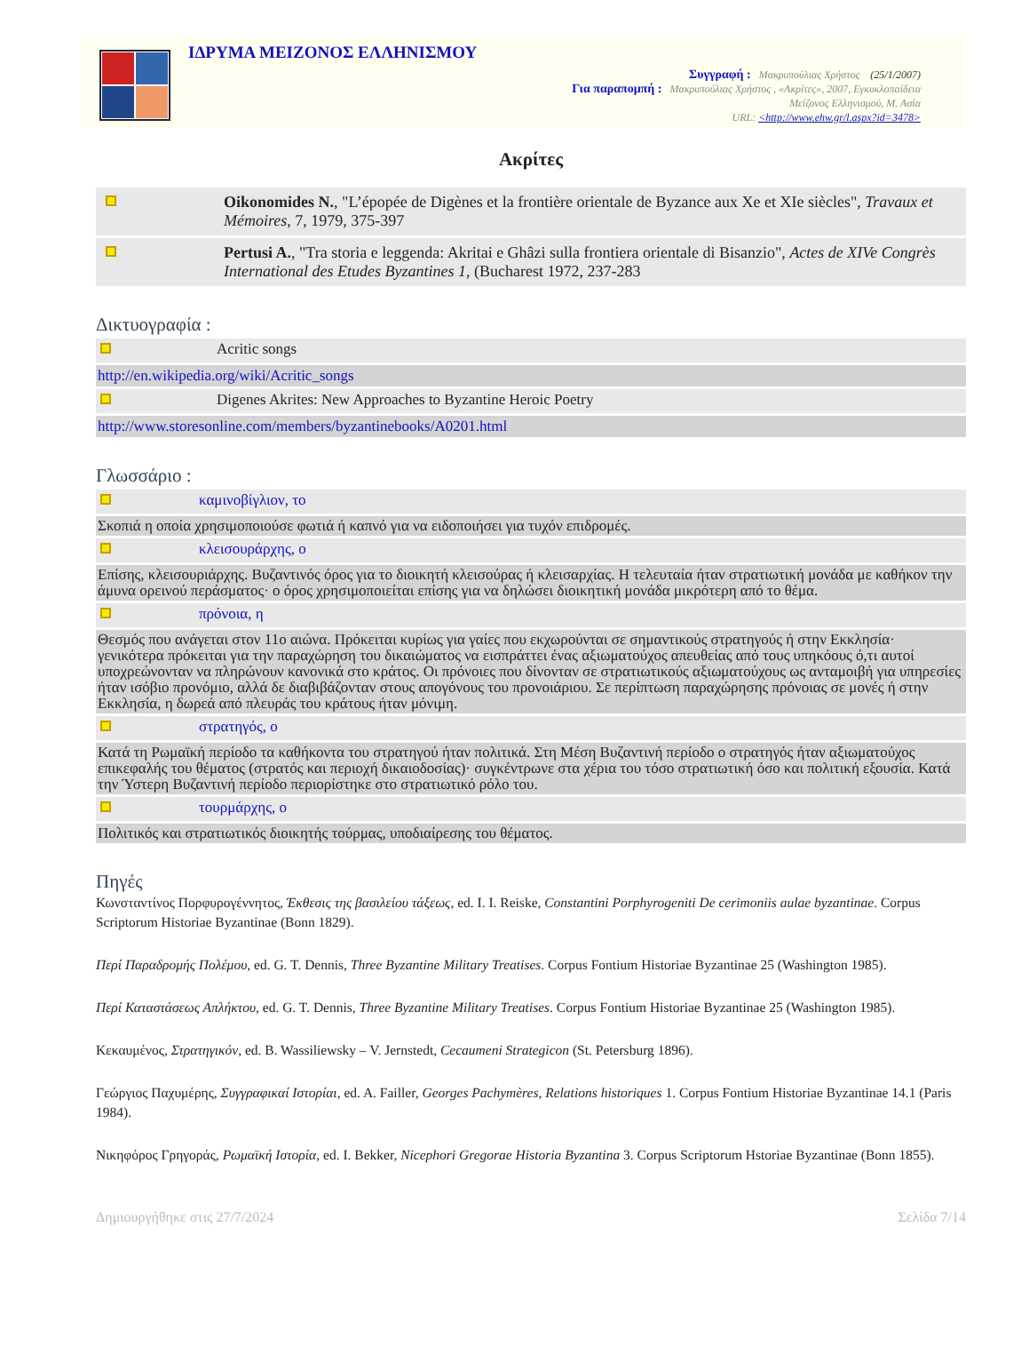ΙΔΡΥΜΑ ΜΕΙΖΟΝΟΣ ΕΛΛΗΝΙΣΜΟΥ
Συγγραφή : Μακρυπούλιας Χρήστος (25/1/2007)
Για παραπομπή : Μακρυπούλιας Χρήστος , «Ακρίτες», 2007, Εγκυκλοπαίδεια
Μείζονος Ελληνισμού, Μ. Ασία
URL: <http://www.ehw.gr/l.aspx?id=3478>
Ακρίτες
| | Oikonomides N. , "L’épopée de Digènes et la frontière orientale de Byzance aux Xe et XIe siècles", Travaux et Mémoires , 7, 1979, 375-397 |
| | Pertusi A. , "Tra storia e leggenda: Akritai e Ghâzi sulla frontiera orientale di Bisanzio", Actes de XIVe Congrès International des Etudes Byzantines 1 , (Bucharest 1972, 237-283 |
Δικτυογραφία :
| | Acritic songs |
| http://en.wikipedia.org/wiki/Acritic_songs | |
| | Digenes Akrites: New Approaches to Byzantine Heroic Poetry |
| http://www.storesonline.com/members/byzantinebooks/A0201.html | |
Γλωσσάριο :
| | καμινοβίγλιον, το |
| Σκοπιά η οποία χρησιμοποιούσε φωτιά ή καπνό για να ειδοποιήσει για τυχόν επιδρομές. | |
| | κλεισουράρχης, ο |
| Επίσης, κλεισουριάρχης. Βυζαντινός όρος για το διοικητή κλεισούρας ή κλεισαρχίας. Η τελευταία ήταν στρατιωτική μονάδα με καθήκον την άμυνα ορεινού περάσματος· ο όρος χρησιμοποιείται επίσης για να δηλώσει διοικητική μονάδα μικρότερη από το θέμα. | |
| | πρόνοια, η |
| Θεσμός που ανάγεται στον 11ο αιώνα. Πρόκειται κυρίως για γαίες που εκχωρούνται σε σημαντικούς στρατηγούς ή στην Εκκλησία· γενικότερα πρόκειται για την παραχώρηση του δικαιώματος να εισπράττει ένας αξιωματούχος απευθείας από τους υπηκόους ό,τι αυτοί υποχρεώνονταν να πληρώνουν κανονικά στο κράτος. Οι πρόνοιες που δίνονταν σε στρατιωτικούς αξιωματούχους ως ανταμοιβή για υπηρεσίες ήταν ισόβιο προνόμιο, αλλά δε διαβιβάζονταν στους απογόνους του προνοιάριου. Σε περίπτωση παραχώρησης πρόνοιας σε μονές ή στην Εκκλησία, η δωρεά από πλευράς του κράτους ήταν μόνιμη. | |
| | στρατηγός, ο |
| Κατά τη Ρωμαϊκή περίοδο τα καθήκοντα του στρατηγού ήταν πολιτικά. Στη Μέση Βυζαντινή περίοδο ο στρατηγός ήταν αξιωματούχος επικεφαλής του θέματος (στρατός και περιοχή δικαιοδοσίας)· συγκέντρωνε στα χέρια του τόσο στρατιωτική όσο και πολιτική εξουσία. Κατά την Ύστερη Βυζαντινή περίοδο περιορίστηκε στο στρατιωτικό ρόλο του. | |
| | τουρμάρχης, ο |
| Πολιτικός και στρατιωτικός διοικητής τούρμας, υποδιαίρεσης του θέματος. | |
Πηγές
Κωνσταντίνος Πορφυρογέννητος, Έκθεσις της βασιλείου τάξεως, ed. I. I. Reiske, Constantini Porphyrogeniti De cerimoniis aulae byzantinae. Corpus Scriptorum Historiae Byzantinae (Bonn 1829).
Περί Παραδρομής Πολέμου, ed. G. T. Dennis, Three Byzantine Military Treatises. Corpus Fontium Historiae Byzantinae 25 (Washington 1985).
Περί Καταστάσεως Απλήκτου, ed. G. T. Dennis, Three Byzantine Military Treatises. Corpus Fontium Historiae Byzantinae 25 (Washington 1985).
Κεκαυμένος, Στρατηγικόν, ed. B. Wassiliewsky – V. Jernstedt, Cecaumeni Strategicon (St. Petersburg 1896).
Γεώργιος Παχυμέρης, Συγγραφικαί Ιστορίαι, ed. A. Failler, Georges Pachymères, Relations historiques 1. Corpus Fontium Historiae Byzantinae 14.1 (Paris 1984).
Νικηφόρος Γρηγοράς, Ρωμαϊκή Ιστορία, ed. I. Bekker, Nicephori Gregorae Historia Byzantina 3. Corpus Scriptorum Hstoriae Byzantinae (Bonn 1855).
Δημιουργήθηκε στις 27/7/2024 Σελίδα 7/14